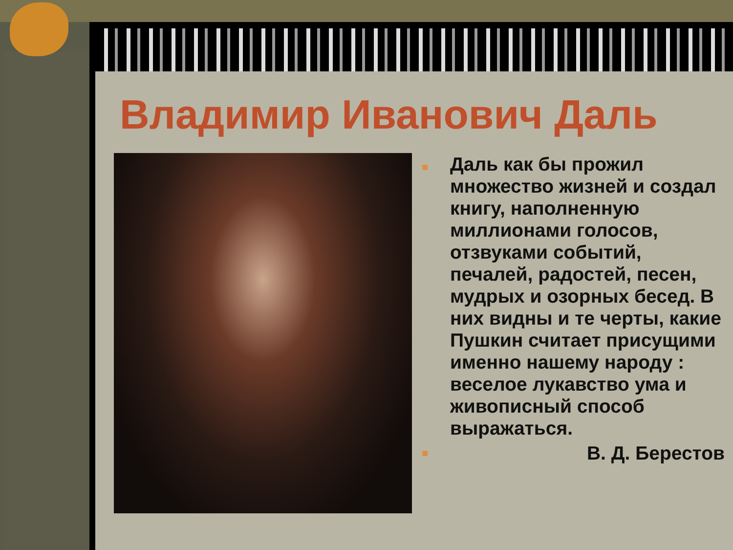Владимир Иванович Даль
■ Даль как бы прожил множество жизней и создал книгу, наполненную миллионами голосов, отзвуками событий, печалей, радостей, песен, мудрых и озорных бесед. В них видны и те черты, какие Пушкин считает присущими именно нашему народу : веселое лукавство ума и живописный способ выражаться.
■ В. Д. Берестов